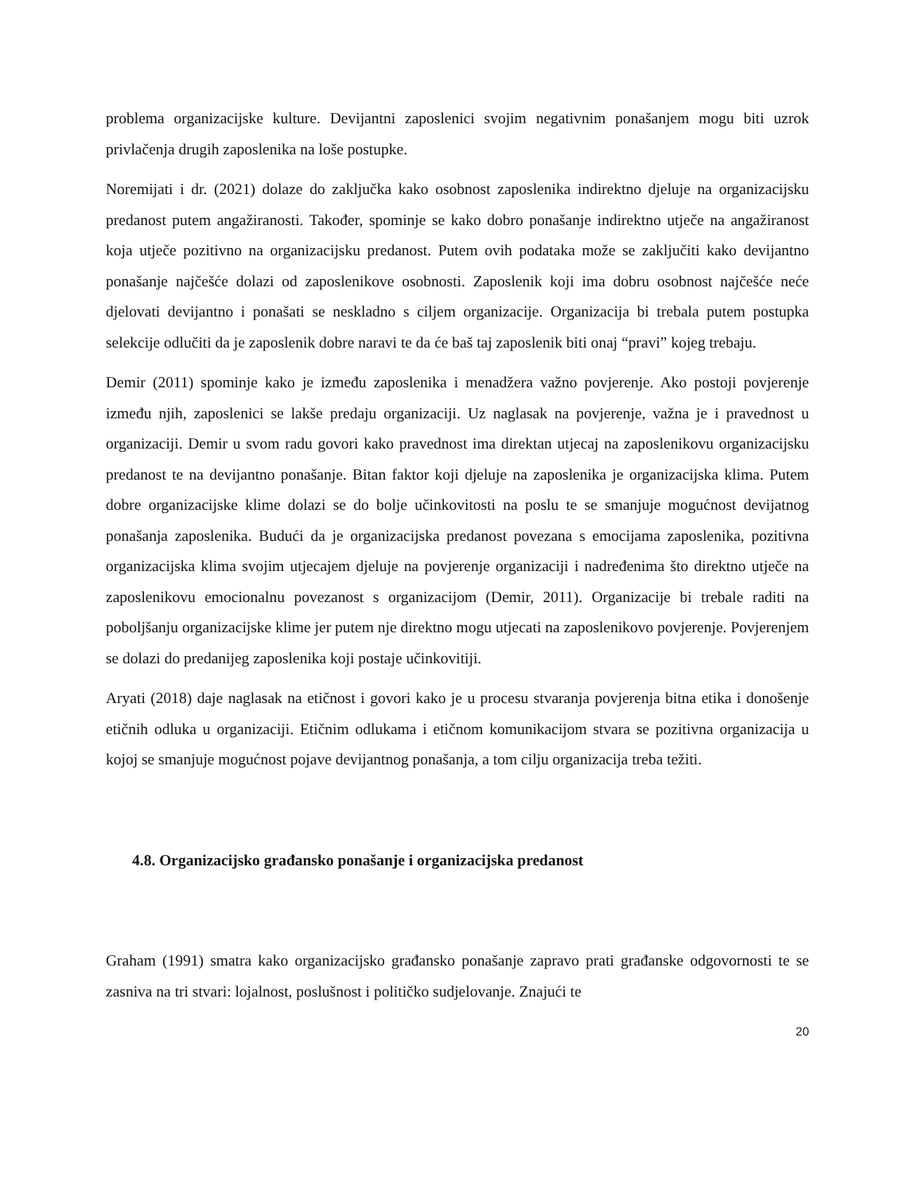problema organizacijske kulture. Devijantni zaposlenici svojim negativnim ponašanjem mogu biti uzrok privlačenja drugih zaposlenika na loše postupke.
Noremijati i dr. (2021) dolaze do zaključka kako osobnost zaposlenika indirektno djeluje na organizacijsku predanost putem angažiranosti. Također, spominje se kako dobro ponašanje indirektno utječe na angažiranost koja utječe pozitivno na organizacijsku predanost. Putem ovih podataka može se zaključiti kako devijantno ponašanje najčešće dolazi od zaposlenikove osobnosti. Zaposlenik koji ima dobru osobnost najčešće neće djelovati devijantno i ponašati se neskladno s ciljem organizacije. Organizacija bi trebala putem postupka selekcije odlučiti da je zaposlenik dobre naravi te da će baš taj zaposlenik biti onaj “pravi” kojeg trebaju.
Demir (2011) spominje kako je između zaposlenika i menadžera važno povjerenje. Ako postoji povjerenje između njih, zaposlenici se lakše predaju organizaciji. Uz naglasak na povjerenje, važna je i pravednost u organizaciji. Demir u svom radu govori kako pravednost ima direktan utjecaj na zaposlenikovu organizacijsku predanost te na devijantno ponašanje. Bitan faktor koji djeluje na zaposlenika je organizacijska klima. Putem dobre organizacijske klime dolazi se do bolje učinkovitosti na poslu te se smanjuje mogućnost devijatnog ponašanja zaposlenika. Budući da je organizacijska predanost povezana s emocijama zaposlenika, pozitivna organizacijska klima svojim utjecajem djeluje na povjerenje organizaciji i nadređenima što direktno utječe na zaposlenikovu emocionalnu povezanost s organizacijom (Demir, 2011). Organizacije bi trebale raditi na poboljšanju organizacijske klime jer putem nje direktno mogu utjecati na zaposlenikovo povjerenje. Povjerenjem se dolazi do predanijeg zaposlenika koji postaje učinkovitiji.
Aryati (2018) daje naglasak na etičnost i govori kako je u procesu stvaranja povjerenja bitna etika i donošenje etičnih odluka u organizaciji. Etičnim odlukama i etičnom komunikacijom stvara se pozitivna organizacija u kojoj se smanjuje mogućnost pojave devijantnog ponašanja, a tom cilju organizacija treba težiti.
4.8. Organizacijsko građansko ponašanje i organizacijska predanost
Graham (1991) smatra kako organizacijsko građansko ponašanje zapravo prati građanske odgovornosti te se zasniva na tri stvari: lojalnost, poslušnost i političko sudjelovanje. Znajući te
20